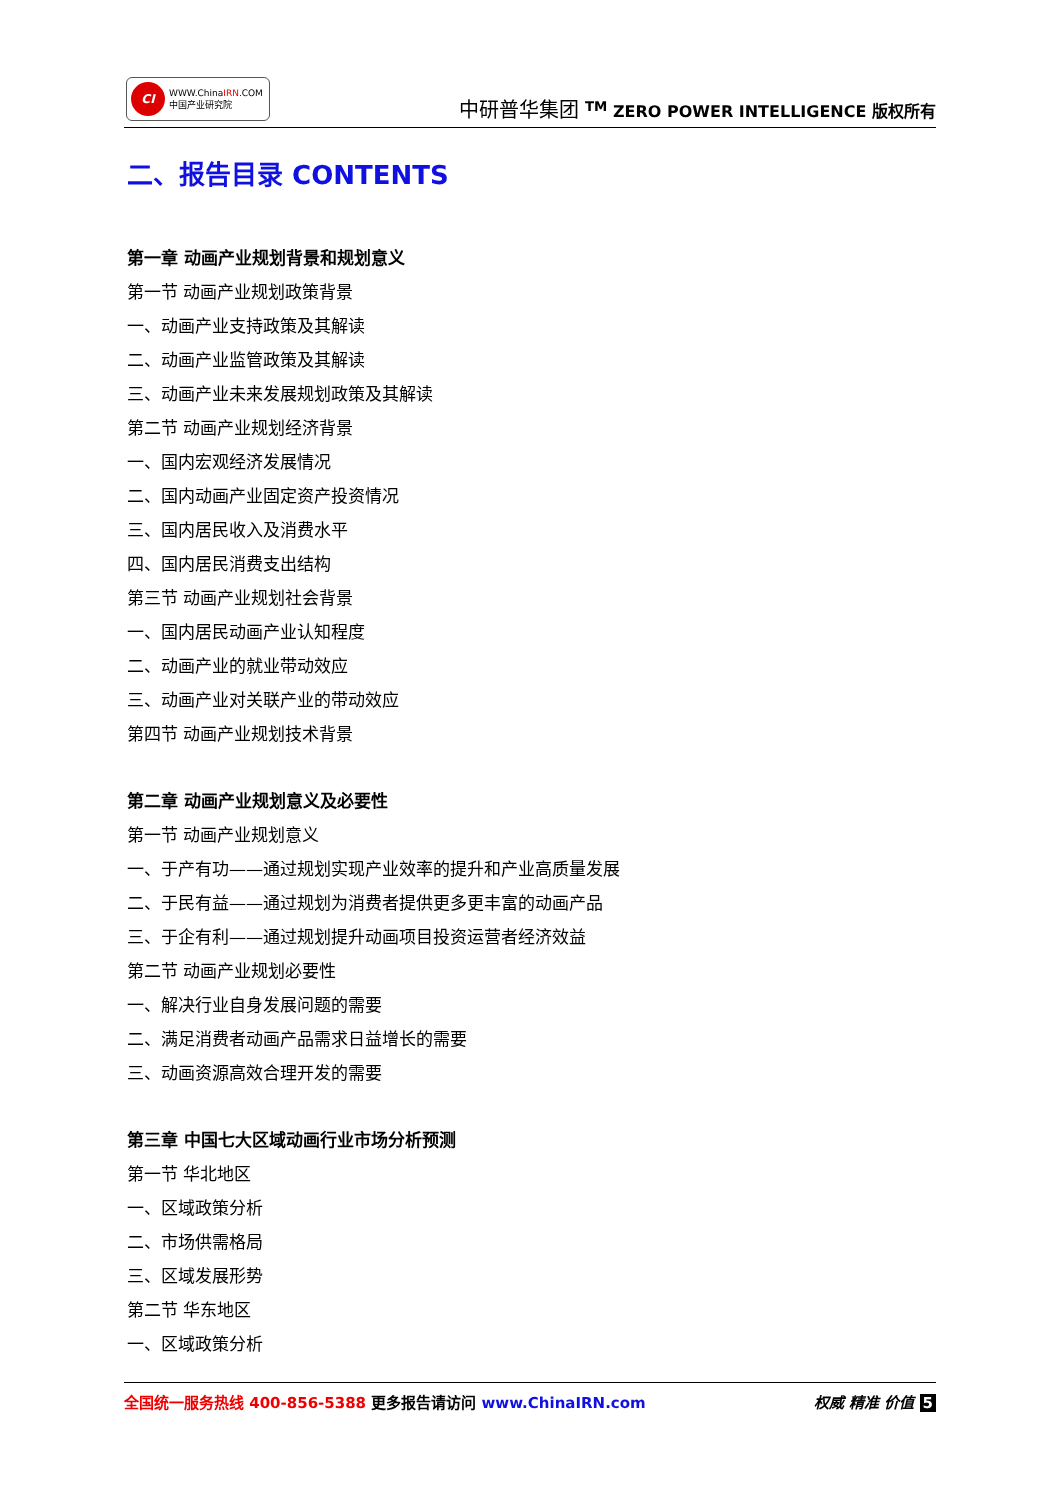CI
WWW.ChinaIRN.COM
中国产业研究院
中研普华集团 <sup>TM</sup> ZERO POWER INTELLIGENCE 版权所有
二、报告目录 CONTENTS
第一章 动画产业规划背景和规划意义
第一节 动画产业规划政策背景
一、动画产业支持政策及其解读
二、动画产业监管政策及其解读
三、动画产业未来发展规划政策及其解读
第二节 动画产业规划经济背景
一、国内宏观经济发展情况
二、国内动画产业固定资产投资情况
三、国内居民收入及消费水平
四、国内居民消费支出结构
第三节 动画产业规划社会背景
一、国内居民动画产业认知程度
二、动画产业的就业带动效应
三、动画产业对关联产业的带动效应
第四节 动画产业规划技术背景
第二章 动画产业规划意义及必要性
第一节 动画产业规划意义
一、于产有功——通过规划实现产业效率的提升和产业高质量发展
二、于民有益——通过规划为消费者提供更多更丰富的动画产品
三、于企有利——通过规划提升动画项目投资运营者经济效益
第二节 动画产业规划必要性
一、解决行业自身发展问题的需要
二、满足消费者动画产品需求日益增长的需要
三、动画资源高效合理开发的需要
第三章 中国七大区域动画行业市场分析预测
第一节 华北地区
一、区域政策分析
二、市场供需格局
三、区域发展形势
第二节 华东地区
一、区域政策分析
全国统一服务热线 400-856-5388 更多报告请访问 www.ChinaIRN.com
权威 精准 价值 5